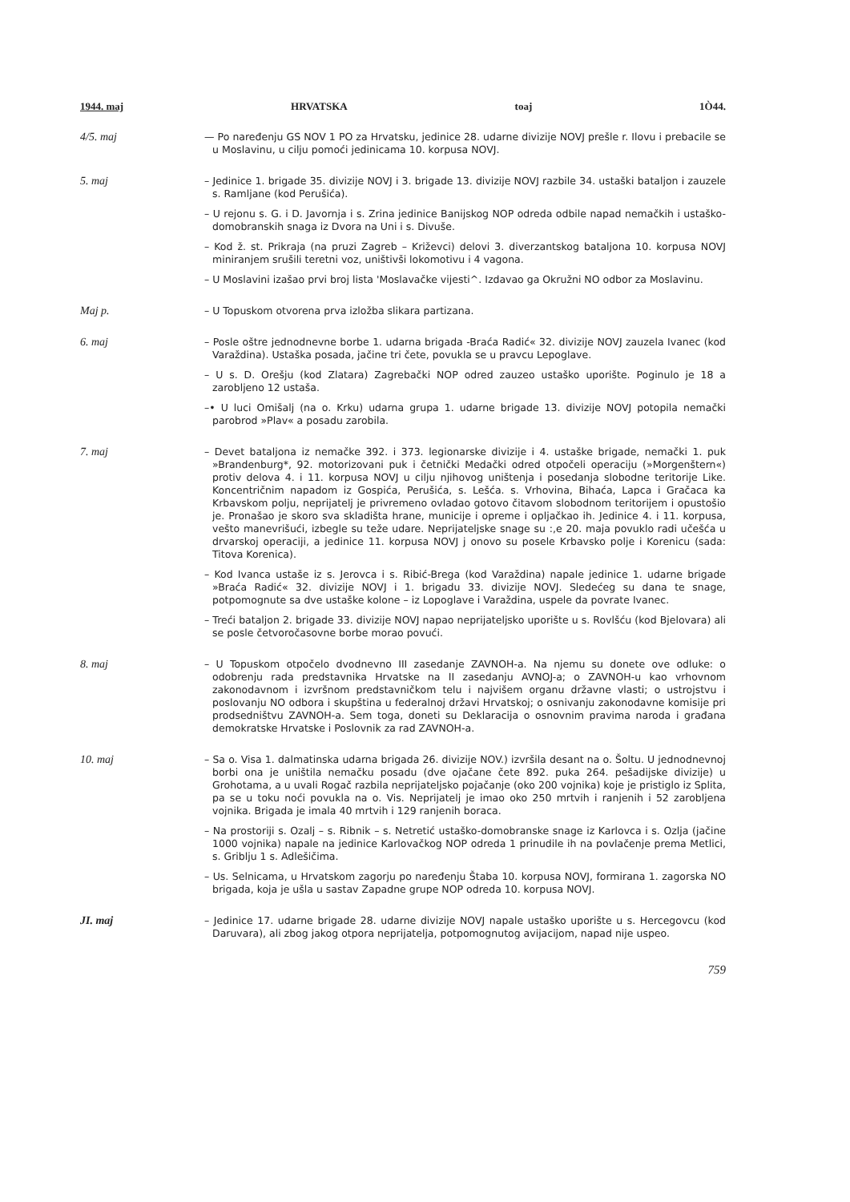1944. maj HRVATSKA toaj 1Ò44.
4/5. maj — Po naređenju GS NOV 1 PO za Hrvatsku, jedinice 28. udarne divizije NOVJ prešle r. Ilovu i prebacile se u Moslavinu, u cilju pomoći jedinicama 10. korpusa NOVJ.
5. maj – Jedinice 1. brigade 35. divizije NOVJ i 3. brigade 13. divizije NOVJ razbile 34. ustaški bataljon i zauzele s. Ramljane (kod Perušića).
– U rejonu s. G. i D. Javornja i s. Zrina jedinice Banijskog NOP odreda odbile napad nemačkih i ustaško-domobranskih snaga iz Dvora na Uni i s. Divuše.
– Kod ž. st. Prikraja (na pruzi Zagreb – Križevci) delovi 3. diverzantskog bataljona 10. korpusa NOVJ miniranjem srušili teretni voz, uništivši lokomotivu i 4 vagona.
– U Moslavini izašao prvi broj lista 'Moslavačke vijesti^. Izdavao ga Okružni NO odbor za Moslavinu.
Maj p. – U Topuskom otvorena prva izložba slikara partizana.
6. maj – Posle oštre jednodnevne borbe 1. udarna brigada -Braća Radić« 32. divizije NOVJ zauzela Ivanec (kod Varaždina). Ustaška posada, jačine tri čete, povukla se u pravcu Lepoglave.
– U s. D. Orešju (kod Zlatara) Zagrebački NOP odred zauzeo ustaško uporište. Poginulo je 18 a zarobljeno 12 ustaša.
–• U luci Omišalj (na o. Krku) udarna grupa 1. udarne brigade 13. divizije NOVJ potopila nemački parobrod »Plav« a posadu zarobila.
7. maj – Devet bataljona iz nemačke 392. i 373. legionarske divizije i 4. ustaške brigade, nemački 1. puk »Brandenburg*, 92. motorizovani puk i četnički Medački odred otpočeli operaciju (»Morgenštern«) protiv delova 4. i 11. korpusa NOVJ u cilju njihovog uništenja i posedanja slobodne teritorije Like. Koncentričnim napadom iz Gospića, Perušića, s. Lešća. s. Vrhovina, Bihaća, Lapca i Gračaca ka Krbavskom polju, neprijatelj je privremeno ovladao gotovo čitavom slobodnom teritorijem i opustošio je. Pronašao je skoro sva skladišta hrane, municije i opreme i opljačkao ih. Jedinice 4. i 11. korpusa, vešto manevrišući, izbegle su teže udare. Neprijateljske snage su :,e 20. maja povuklo radi učešća u drvarskoj operaciji, a jedinice 11. korpusa NOVJ j onovo su posele Krbavsko polje i Korenicu (sada: Titova Korenica).
– Kod Ivanca ustaše iz s. Jerovca i s. Ribić-Brega (kod Varaždina) napale jedinice 1. udarne brigade »Braća Radić« 32. divizije NOVJ i 1. brigadu 33. divizije NOVJ. Sledećeg su dana te snage, potpomognute sa dve ustaške kolone – iz Lopoglave i Varaždina, uspele da povrate Ivanec.
– Treći bataljon 2. brigade 33. divizije NOVJ napao neprijateljsko uporište u s. Rovlšću (kod Bjelovara) ali se posle četvoročasovne borbe morao povući.
8. maj – U Topuskom otpočelo dvodnevno III zasedanje ZAVNOH-a. Na njemu su donete ove odluke: o odobrenju rada predstavnika Hrvatske na II zasedanju AVNOJ-a; o ZAVNOH-u kao vrhovnom zakonodavnom i izvršnom predstavničkom telu i najvišem organu državne vlasti; o ustrojstvu i poslovanju NO odbora i skupština u federalnoj državi Hrvatskoj; o osnivanju zakonodavne komisije pri prodsedništvu ZAVNOH-a. Sem toga, doneti su Deklaracija o osnovnim pravima naroda i građana demokratske Hrvatske i Poslovnik za rad ZAVNOH-a.
10. maj – Sa o. Visa 1. dalmatinska udarna brigada 26. divizije NOV.) izvršila desant na o. Šoltu. U jednodnevnoj borbi ona je uništila nemačku posadu (dve ojačane čete 892. puka 264. pešadijske divizije) u Grohotama, a u uvali Rogač razbila neprijateljsko pojačanje (oko 200 vojnika) koje je pristiglo iz Splita, pa se u toku noći povukla na o. Vis. Neprijatelj je imao oko 250 mrtvih i ranjenih i 52 zarobljena vojnika. Brigada je imala 40 mrtvih i 129 ranjenih boraca.
– Na prostoriji s. Ozalj – s. Ribnik – s. Netretić ustaško-domobranske snage iz Karlovca i s. Ozlja (jačine 1000 vojnika) napale na jedinice Karlovačkog NOP odreda 1 prinudile ih na povlačenje prema Metlici, s. Griblju 1 s. Adlešičima.
– Us. Selnicama, u Hrvatskom zagorju po naređenju Štaba 10. korpusa NOVJ, formirana 1. zagorska NO brigada, koja je ušla u sastav Zapadne grupe NOP odreda 10. korpusa NOVJ.
JI. maj – Jedinice 17. udarne brigade 28. udarne divizije NOVJ napale ustaško uporište u s. Hercegovcu (kod Daruvara), ali zbog jakog otpora neprijatelja, potpomognutog avijacijom, napad nije uspeo.
759